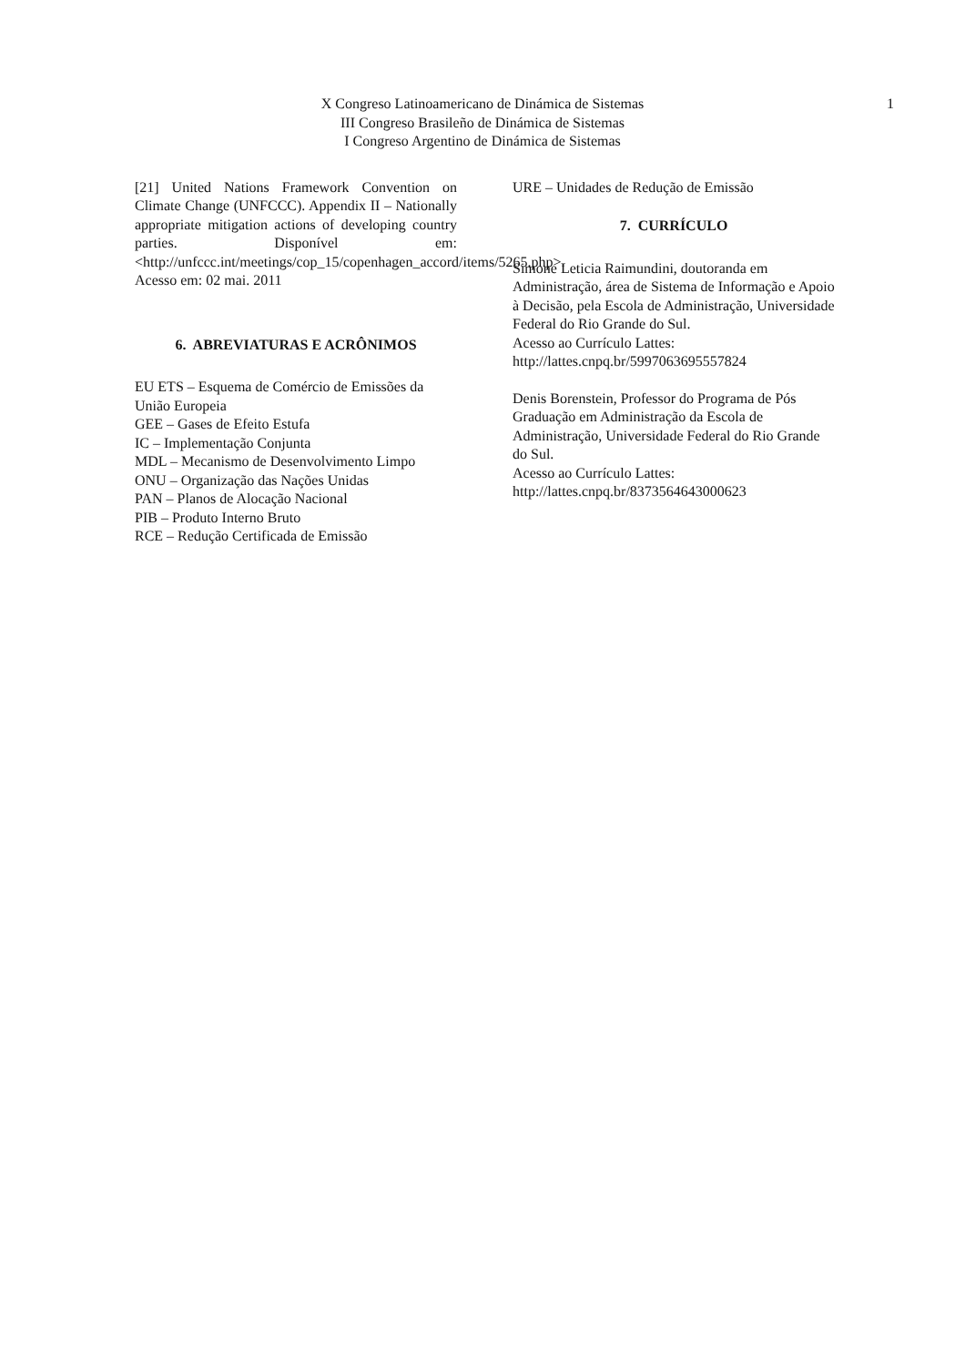X Congreso Latinoamericano de Dinámica de Sistemas
III Congreso Brasileño de Dinámica de Sistemas
I Congreso Argentino de Dinámica de Sistemas
1
[21] United Nations Framework Convention on Climate Change (UNFCCC). Appendix II – Nationally appropriate mitigation actions of developing country parties. Disponível em: <http://unfccc.int/meetings/cop_15/copenhagen_accord/items/5265.php>. Acesso em: 02 mai. 2011
6. ABREVIATURAS E ACRÔNIMOS
EU ETS – Esquema de Comércio de Emissões da União Europeia
GEE – Gases de Efeito Estufa
IC – Implementação Conjunta
MDL – Mecanismo de Desenvolvimento Limpo
ONU – Organização das Nações Unidas
PAN – Planos de Alocação Nacional
PIB – Produto Interno Bruto
RCE – Redução Certificada de Emissão
URE – Unidades de Redução de Emissão
7. CURRÍCULO
Simone Leticia Raimundini, doutoranda em Administração, área de Sistema de Informação e Apoio à Decisão, pela Escola de Administração, Universidade Federal do Rio Grande do Sul.
Acesso ao Currículo Lattes:
http://lattes.cnpq.br/5997063695557824
Denis Borenstein, Professor do Programa de Pós Graduação em Administração da Escola de Administração, Universidade Federal do Rio Grande do Sul.
Acesso ao Currículo Lattes:
http://lattes.cnpq.br/8373564643000623